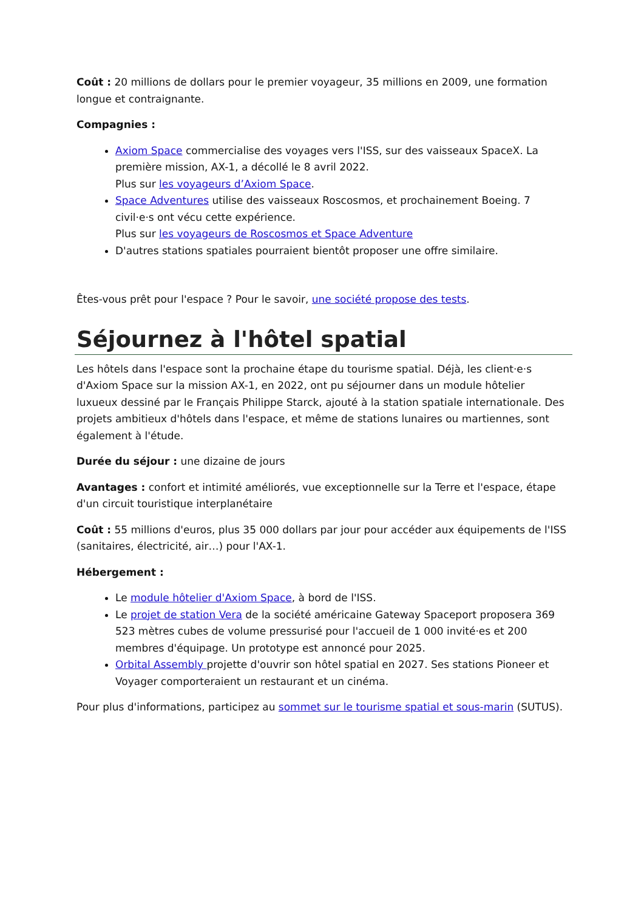Coût : 20 millions de dollars pour le premier voyageur, 35 millions en 2009, une formation longue et contraignante.
Compagnies :
Axiom Space commercialise des voyages vers l'ISS, sur des vaisseaux SpaceX. La première mission, AX-1, a décollé le 8 avril 2022.
Plus sur les voyageurs d’Axiom Space.
Space Adventures utilise des vaisseaux Roscosmos, et prochainement Boeing. 7 civil·e·s ont vécu cette expérience.
Plus sur les voyageurs de Roscosmos et Space Adventure
D'autres stations spatiales pourraient bientôt proposer une offre similaire.
Êtes-vous prêt pour l'espace ? Pour le savoir, une société propose des tests.
Séjournez à l'hôtel spatial
Les hôtels dans l'espace sont la prochaine étape du tourisme spatial. Déjà, les client·e·s d'Axiom Space sur la mission AX-1, en 2022, ont pu séjourner dans un module hôtelier luxueux dessiné par le Français Philippe Starck, ajouté à la station spatiale internationale. Des projets ambitieux d'hôtels dans l'espace, et même de stations lunaires ou martiennes, sont également à l'étude.
Durée du séjour : une dizaine de jours
Avantages : confort et intimité améliorés, vue exceptionnelle sur la Terre et l'espace, étape d'un circuit touristique interplanétaire
Coût : 55 millions d'euros, plus 35 000 dollars par jour pour accéder aux équipements de l'ISS (sanitaires, électricité, air…) pour l'AX-1.
Hébergement :
Le module hôtelier d'Axiom Space, à bord de l'ISS.
Le projet de station Vera de la société américaine Gateway Spaceport proposera 369 523 mètres cubes de volume pressurisé pour l'accueil de 1 000 invité·es et 200 membres d'équipage. Un prototype est annoncé pour 2025.
Orbital Assembly projette d'ouvrir son hôtel spatial en 2027. Ses stations Pioneer et Voyager comporteraient un restaurant et un cinéma.
Pour plus d'informations, participez au sommet sur le tourisme spatial et sous-marin (SUTUS).